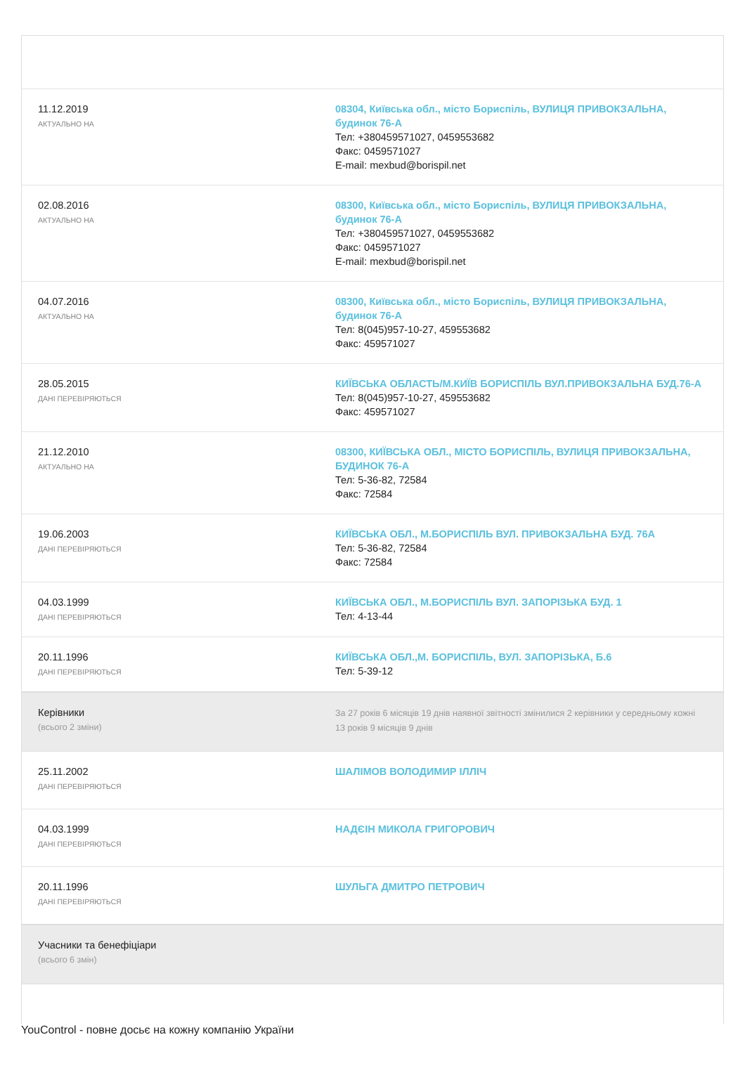| 11.12.2019 АКТУАЛЬНО НА | 08304, Київська обл., місто Бориспіль, ВУЛИЦЯ ПРИВОКЗАЛЬНА, будинок 76-А Тел: +380459571027, 0459553682 Факс: 0459571027 E-mail: mexbud@borispil.net |
| 02.08.2016 АКТУАЛЬНО НА | 08300, Київська обл., місто Бориспіль, ВУЛИЦЯ ПРИВОКЗАЛЬНА, будинок 76-А Тел: +380459571027, 0459553682 Факс: 0459571027 E-mail: mexbud@borispil.net |
| 04.07.2016 АКТУАЛЬНО НА | 08300, Київська обл., місто Бориспіль, ВУЛИЦЯ ПРИВОКЗАЛЬНА, будинок 76-А Тел: 8(045)957-10-27, 459553682 Факс: 459571027 |
| 28.05.2015 ДАНІ ПЕРЕВІРЯЮТЬСЯ | КИЇВСЬКА ОБЛАСТЬ/М.КИЇВ БОРИСПІЛЬ ВУЛ.ПРИВОКЗАЛЬНА БУД.76-А Тел: 8(045)957-10-27, 459553682 Факс: 459571027 |
| 21.12.2010 АКТУАЛЬНО НА | 08300, КИЇВСЬКА ОБЛ., МІСТО БОРИСПІЛЬ, ВУЛИЦЯ ПРИВОКЗАЛЬНА, БУДИНОК 76-А Тел: 5-36-82, 72584 Факс: 72584 |
| 19.06.2003 ДАНІ ПЕРЕВІРЯЮТЬСЯ | КИЇВСЬКА ОБЛ., М.БОРИСПІЛЬ ВУЛ. ПРИВОКЗАЛЬНА БУД. 76А Тел: 5-36-82, 72584 Факс: 72584 |
| 04.03.1999 ДАНІ ПЕРЕВІРЯЮТЬСЯ | КИЇВСЬКА ОБЛ., М.БОРИСПІЛЬ ВУЛ. ЗАПОРІЗЬКА БУД. 1 Тел: 4-13-44 |
| 20.11.1996 ДАНІ ПЕРЕВІРЯЮТЬСЯ | КИЇВСЬКА ОБЛ.,М. БОРИСПІЛЬ, ВУЛ. ЗАПОРІЗЬКА, Б.6 Тел: 5-39-12 |
| Керівники (всього 2 зміни) | За 27 років 6 місяців 19 днів наявної звітності змінилися 2 керівники у середньому кожні 13 років 9 місяців 9 днів |
| 25.11.2002 ДАНІ ПЕРЕВІРЯЮТЬСЯ | ШАЛІМОВ ВОЛОДИМИР ІЛЛІЧ |
| 04.03.1999 ДАНІ ПЕРЕВІРЯЮТЬСЯ | НАДЄІН МИКОЛА ГРИГОРОВИЧ |
| 20.11.1996 ДАНІ ПЕРЕВІРЯЮТЬСЯ | ШУЛЬГА ДМИТРО ПЕТРОВИЧ |
| Учасники та бенефіціари (всього 6 змін) | |
YouControl - повне досьє на кожну компанію України